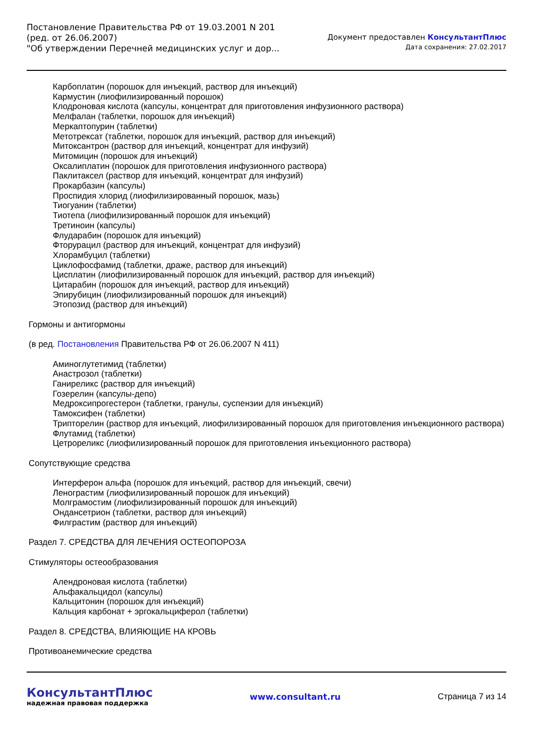Постановление Правительства РФ от 19.03.2001 N 201
(ред. от 26.06.2007)
"Об утверждении Перечней медицинских услуг и дор...
Документ предоставлен КонсультантПлюс
Дата сохранения: 27.02.2017
Карбоплатин (порошок для инъекций, раствор для инъекций)
Кармустин (лиофилизированный порошок)
Клодроновая кислота (капсулы, концентрат для приготовления инфузионного раствора)
Мелфалан (таблетки, порошок для инъекций)
Меркаптопурин (таблетки)
Метотрексат (таблетки, порошок для инъекций, раствор для инъекций)
Митоксантрон (раствор для инъекций, концентрат для инфузий)
Митомицин (порошок для инъекций)
Оксалиплатин (порошок для приготовления инфузионного раствора)
Паклитаксел (раствор для инъекций, концентрат для инфузий)
Прокарбазин (капсулы)
Проспидия хлорид (лиофилизированный порошок, мазь)
Тиогуанин (таблетки)
Тиотепа (лиофилизированный порошок для инъекций)
Третиноин (капсулы)
Флударабин (порошок для инъекций)
Фторурацил (раствор для инъекций, концентрат для инфузий)
Хлорамбуцил (таблетки)
Циклофосфамид (таблетки, драже, раствор для инъекций)
Цисплатин (лиофилизированный порошок для инъекций, раствор для инъекций)
Цитарабин (порошок для инъекций, раствор для инъекций)
Эпирубицин (лиофилизированный порошок для инъекций)
Этопозид (раствор для инъекций)
Гормоны и антигормоны
(в ред. Постановления Правительства РФ от 26.06.2007 N 411)
Аминоглутетимид (таблетки)
Анастрозол (таблетки)
Ганиреликс (раствор для инъекций)
Гозерелин (капсулы-депо)
Медроксипрогестерон (таблетки, гранулы, суспензии для инъекций)
Тамоксифен (таблетки)
Трипторелин (раствор для инъекций, лиофилизированный порошок для приготовления инъекционного раствора)
Флутамид (таблетки)
Цетрореликс (лиофилизированный порошок для приготовления инъекционного раствора)
Сопутствующие средства
Интерферон альфа (порошок для инъекций, раствор для инъекций, свечи)
Ленограстим (лиофилизированный порошок для инъекций)
Молграмостим (лиофилизированный порошок для инъекций)
Ондансетрион (таблетки, раствор для инъекций)
Филграстим (раствор для инъекций)
Раздел 7. СРЕДСТВА ДЛЯ ЛЕЧЕНИЯ ОСТЕОПОРОЗА
Стимуляторы остеообразования
Алендроновая кислота (таблетки)
Альфакальцидол (капсулы)
Кальцитонин (порошок для инъекций)
Кальция карбонат + эргокальциферол (таблетки)
Раздел 8. СРЕДСТВА, ВЛИЯЮЩИЕ НА КРОВЬ
Противоанемические средства
КонсультантПлюс
надежная правовая поддержка
www.consultant.ru Страница 7 из 14